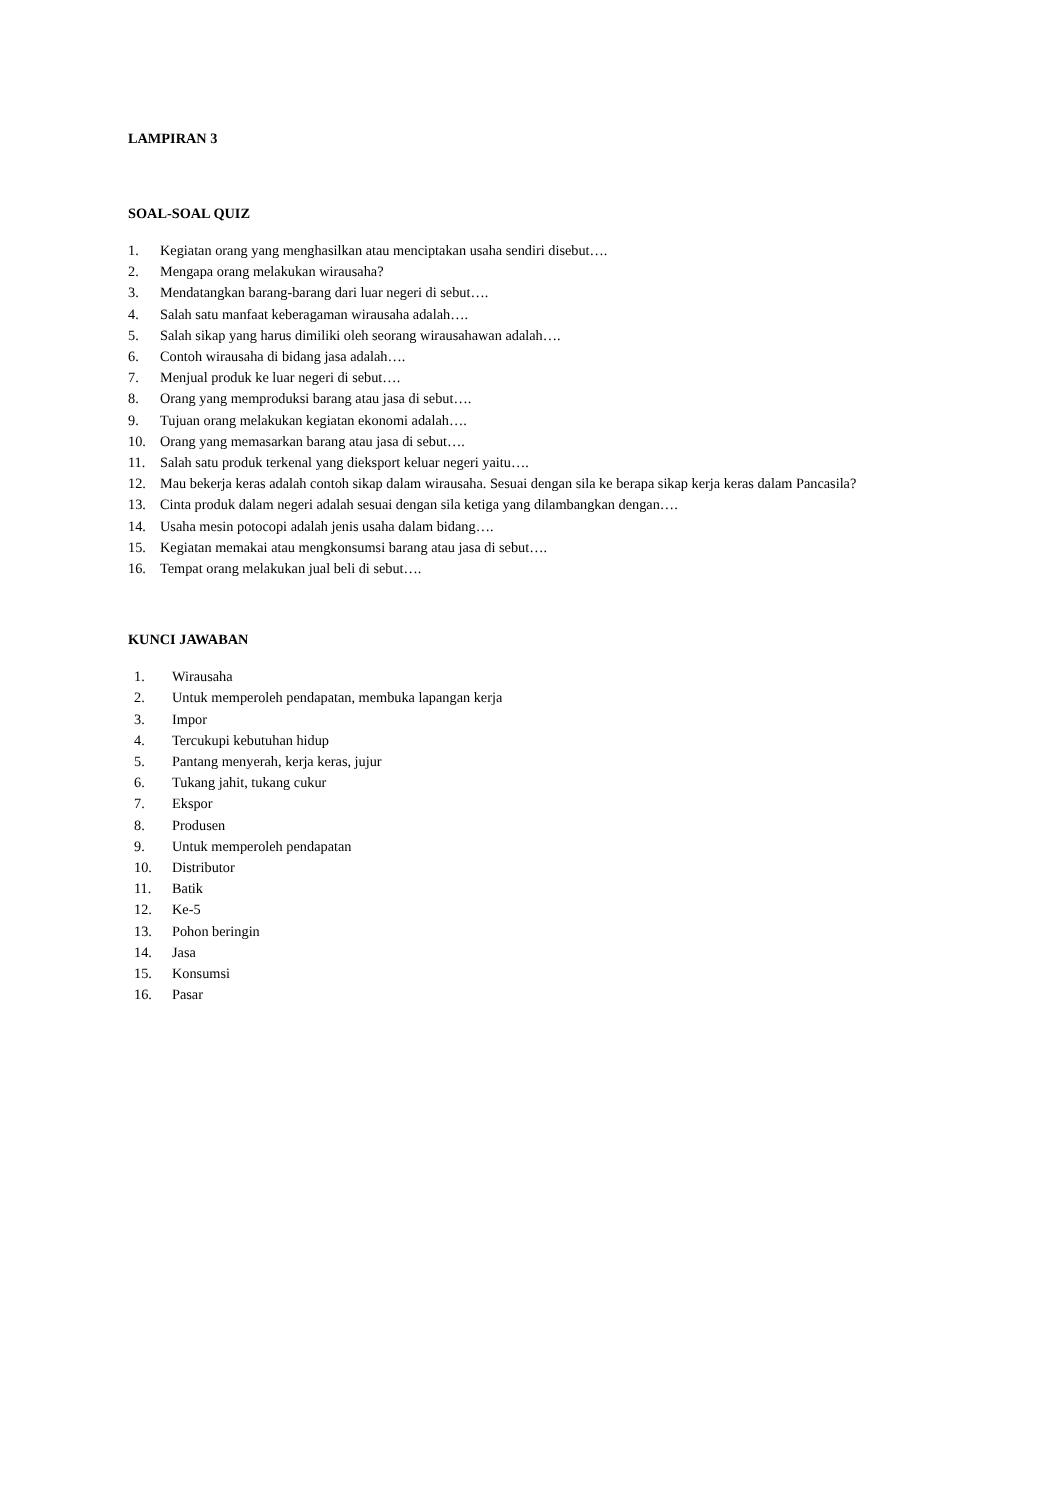LAMPIRAN 3
SOAL-SOAL QUIZ
1. Kegiatan orang yang menghasilkan atau menciptakan usaha sendiri disebut….
2. Mengapa orang melakukan wirausaha?
3. Mendatangkan barang-barang dari luar negeri di sebut….
4. Salah satu manfaat keberagaman wirausaha adalah….
5. Salah sikap yang harus dimiliki oleh seorang wirausahawan adalah….
6. Contoh wirausaha di bidang jasa adalah….
7. Menjual produk ke luar negeri di sebut….
8. Orang yang memproduksi barang atau jasa di sebut….
9. Tujuan orang melakukan kegiatan ekonomi adalah….
10. Orang yang memasarkan barang atau jasa di sebut….
11. Salah satu produk terkenal yang dieksport keluar negeri yaitu….
12. Mau bekerja keras adalah contoh sikap dalam wirausaha. Sesuai dengan sila ke berapa sikap kerja keras dalam Pancasila?
13. Cinta produk dalam negeri adalah sesuai dengan sila ketiga yang dilambangkan dengan….
14. Usaha mesin potocopi adalah jenis usaha dalam bidang….
15. Kegiatan memakai atau mengkonsumsi barang atau jasa di sebut….
16. Tempat orang melakukan jual beli di sebut….
KUNCI JAWABAN
1. Wirausaha
2. Untuk memperoleh pendapatan, membuka lapangan kerja
3. Impor
4. Tercukupi kebutuhan hidup
5. Pantang menyerah, kerja keras, jujur
6. Tukang jahit, tukang cukur
7. Ekspor
8. Produsen
9. Untuk memperoleh pendapatan
10. Distributor
11. Batik
12. Ke-5
13. Pohon beringin
14. Jasa
15. Konsumsi
16. Pasar